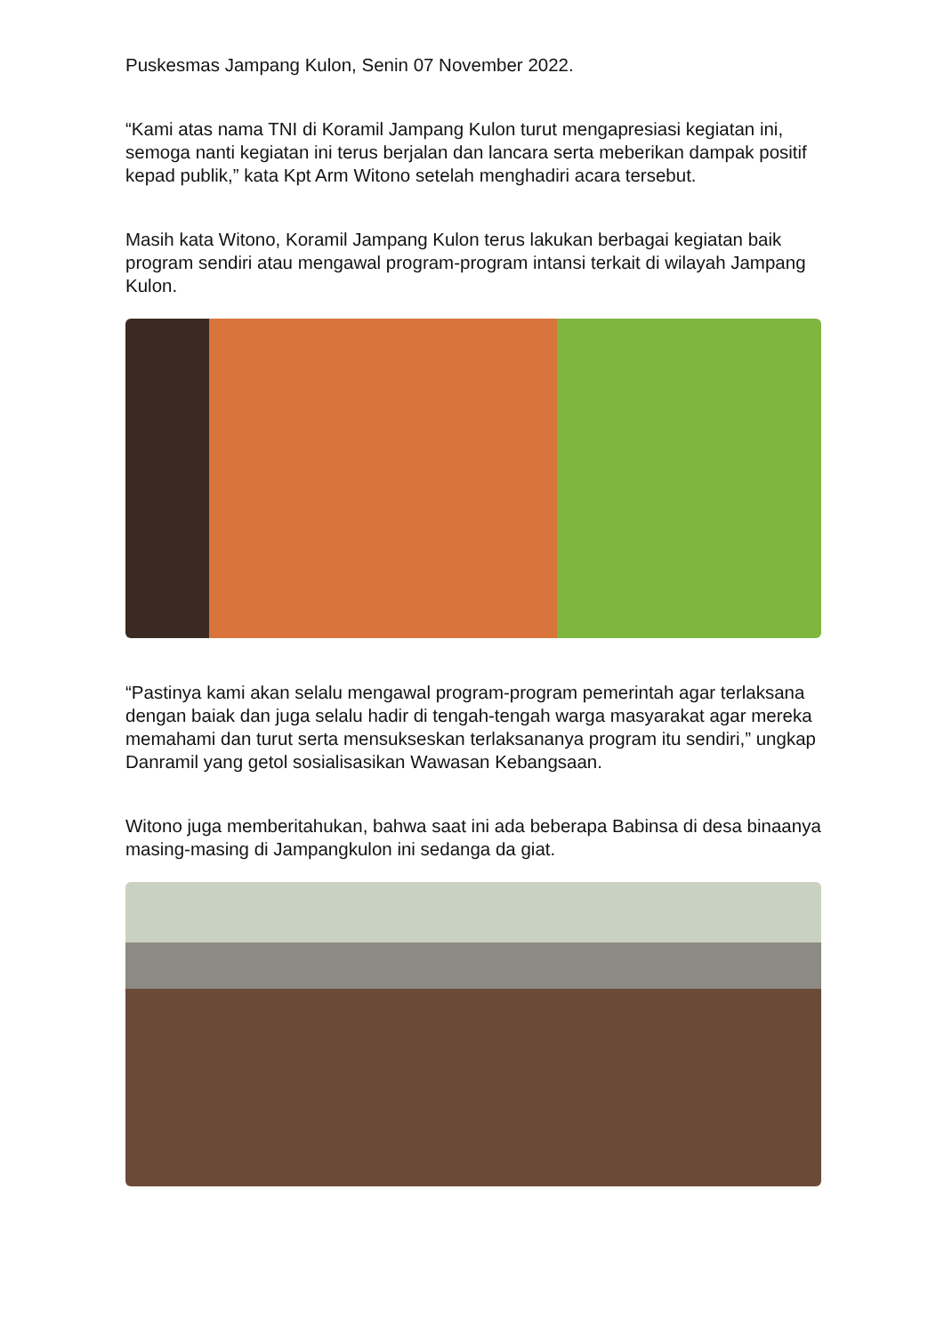Puskesmas Jampang Kulon, Senin 07 November 2022.
“Kami atas nama TNI di Koramil Jampang Kulon turut mengapresiasi kegiatan ini, semoga nanti kegiatan ini terus berjalan dan lancara serta meberikan dampak positif kepad publik,” kata Kpt Arm Witono setelah menghadiri acara tersebut.
Masih kata Witono, Koramil Jampang Kulon terus lakukan berbagai kegiatan baik program sendiri atau mengawal program-program intansi terkait di wilayah Jampang Kulon.
“Pastinya kami akan selalu mengawal program-program pemerintah agar terlaksana dengan baiak dan juga selalu hadir di tengah-tengah warga masyarakat agar mereka memahami dan turut serta mensukseskan terlaksananya program itu sendiri,” ungkap Danramil yang getol sosialisasikan Wawasan Kebangsaan.
Witono juga memberitahukan, bahwa saat ini ada beberapa Babinsa di desa binaanya masing-masing di Jampangkulon ini sedanga da giat.